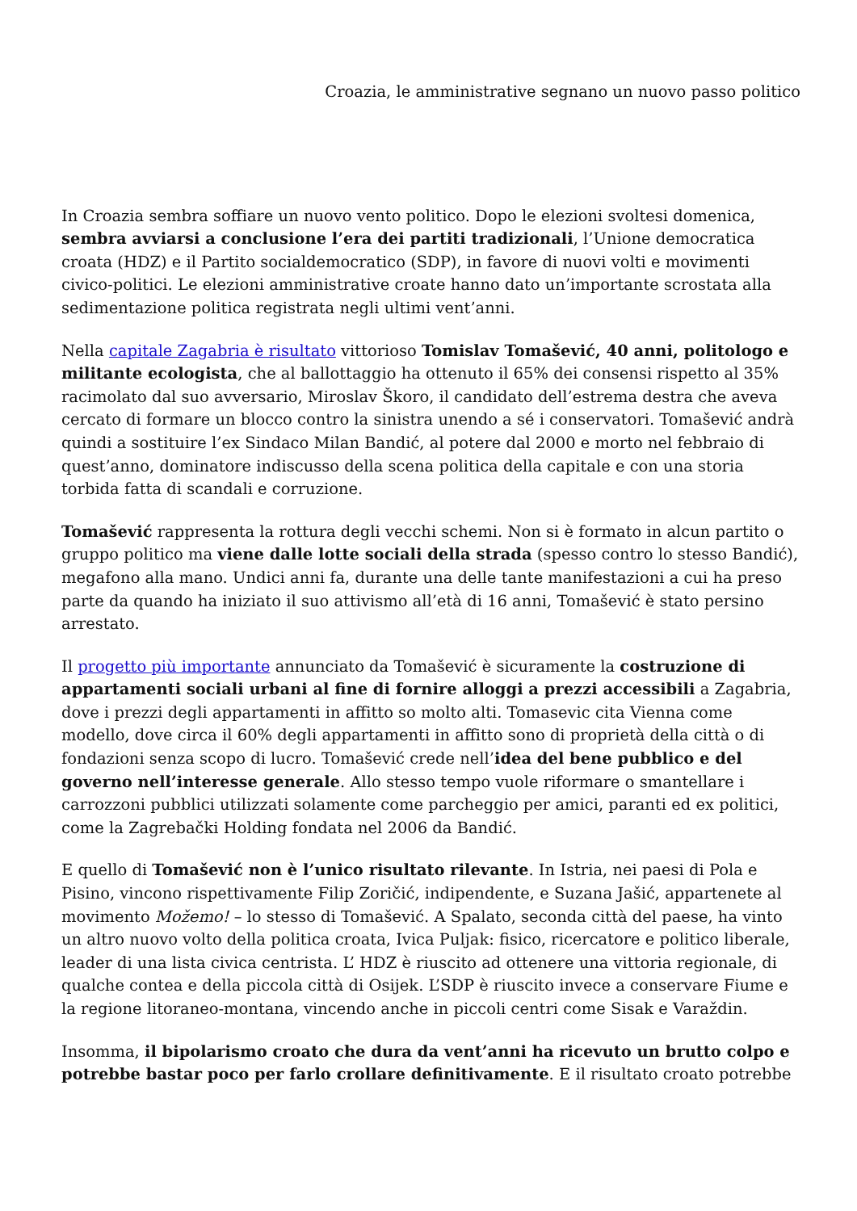Croazia, le amministrative segnano un nuovo passo politico
In Croazia sembra soffiare un nuovo vento politico. Dopo le elezioni svoltesi domenica, sembra avviarsi a conclusione l’era dei partiti tradizionali, l’Unione democratica croata (HDZ) e il Partito socialdemocratico (SDP), in favore di nuovi volti e movimenti civico-politici. Le elezioni amministrative croate hanno dato un’importante scrostata alla sedimentazione politica registrata negli ultimi vent’anni.
Nella capitale Zagabria è risultato vittorioso Tomislav Tomašević, 40 anni, politologo e militante ecologista, che al ballottaggio ha ottenuto il 65% dei consensi rispetto al 35% racimolato dal suo avversario, Miroslav Škoro, il candidato dell’estrema destra che aveva cercato di formare un blocco contro la sinistra unendo a sé i conservatori. Tomašević andrà quindi a sostituire l’ex Sindaco Milan Bandić, al potere dal 2000 e morto nel febbraio di quest’anno, dominatore indiscusso della scena politica della capitale e con una storia torbida fatta di scandali e corruzione.
Tomašević rappresenta la rottura degli vecchi schemi. Non si è formato in alcun partito o gruppo politico ma viene dalle lotte sociali della strada (spesso contro lo stesso Bandić), megafono alla mano. Undici anni fa, durante una delle tante manifestazioni a cui ha preso parte da quando ha iniziato il suo attivismo all’età di 16 anni, Tomašević è stato persino arrestato.
Il progetto più importante annunciato da Tomašević è sicuramente la costruzione di appartamenti sociali urbani al fine di fornire alloggi a prezzi accessibili a Zagabria, dove i prezzi degli appartamenti in affitto so molto alti. Tomasevic cita Vienna come modello, dove circa il 60% degli appartamenti in affitto sono di proprietà della città o di fondazioni senza scopo di lucro. Tomašević crede nell’idea del bene pubblico e del governo nell’interesse generale. Allo stesso tempo vuole riformare o smantellare i carrozzoni pubblici utilizzati solamente come parcheggio per amici, paranti ed ex politici, come la Zagrebački Holding fondata nel 2006 da Bandić.
E quello di Tomašević non è l’unico risultato rilevante. In Istria, nei paesi di Pola e Pisino, vincono rispettivamente Filip Zoričić, indipendente, e Suzana Jašić, appartenete al movimento Možemo! – lo stesso di Tomašević. A Spalato, seconda città del paese, ha vinto un altro nuovo volto della politica croata, Ivica Puljak: fisico, ricercatore e politico liberale, leader di una lista civica centrista. L’ HDZ è riuscito ad ottenere una vittoria regionale, di qualche contea e della piccola città di Osijek. L’SDP è riuscito invece a conservare Fiume e la regione litoraneo-montana, vincendo anche in piccoli centri come Sisak e Varaždin.
Insomma, il bipolarismo croato che dura da vent’anni ha ricevuto un brutto colpo e potrebbe bastar poco per farlo crollare definitivamente. E il risultato croato potrebbe